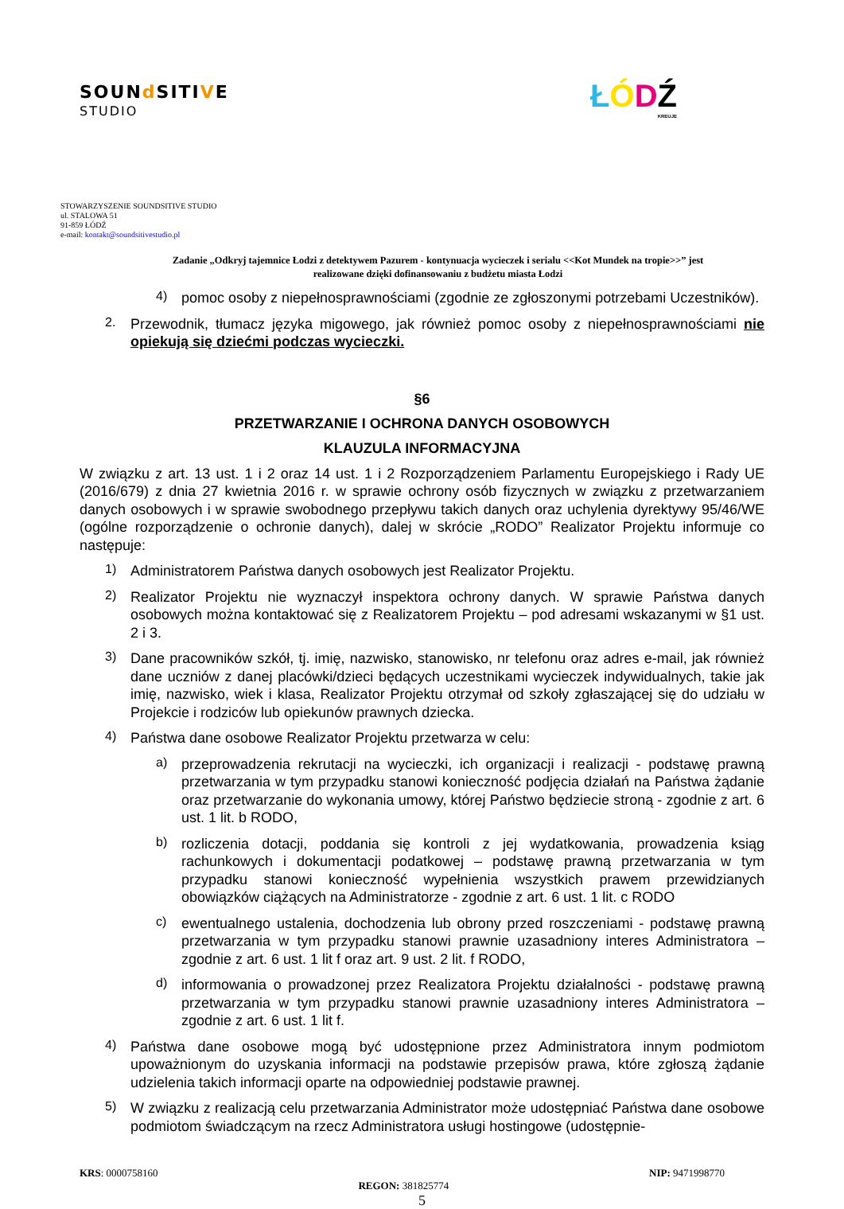SOUNd SITIVE
STUDIO
ŁÓDŹ
KREUJE
STOWARZYSZENIE SOUNDSITIVE STUDIO
ul. STALOWA 51
91-859 ŁÓDŹ
e-mail: kontakt@soundsitivestudio.pl
Zadanie „Odkryj tajemnice Łodzi z detektywem Pazurem - kontynuacja wycieczek i serialu <<Kot Mundek na tropie>>” jest
realizowane dzięki dofinansowaniu z budżetu miasta Łodzi
4)
pomoc osoby z niepełnosprawnościami (zgodnie ze zgłoszonymi potrzebami Uczestników).
2.
Przewodnik, tłumacz języka migowego, jak również pomoc osoby z niepełnosprawnościami nie opiekują się dziećmi podczas wycieczki.
§6
PRZETWARZANIE I OCHRONA DANYCH OSOBOWYCH
KLAUZULA INFORMACYJNA
W związku z art. 13 ust. 1 i 2 oraz 14 ust. 1 i 2 Rozporządzeniem Parlamentu Europejskiego i Rady UE (2016/679) z dnia 27 kwietnia 2016 r. w sprawie ochrony osób fizycznych w związku z przetwarzaniem danych osobowych i w sprawie swobodnego przepływu takich danych oraz uchylenia dyrektywy 95/46/WE (ogólne rozporządzenie o ochronie danych), dalej w skrócie „RODO” Realizator Projektu informuje co następuje:
1)
Administratorem Państwa danych osobowych jest Realizator Projektu.
2)
Realizator Projektu nie wyznaczył inspektora ochrony danych. W sprawie Państwa danych osobowych można kontaktować się z Realizatorem Projektu – pod adresami wskazanymi w §1 ust. 2 i 3.
3)
Dane pracowników szkół, tj. imię, nazwisko, stanowisko, nr telefonu oraz adres e-mail, jak również dane uczniów z danej placówki/dzieci będących uczestnikami wycieczek indywidualnych, takie jak imię, nazwisko, wiek i klasa, Realizator Projektu otrzymał od szkoły zgłaszającej się do udziału w Projekcie i rodziców lub opiekunów prawnych dziecka.
4)
Państwa dane osobowe Realizator Projektu przetwarza w celu:
a)
przeprowadzenia rekrutacji na wycieczki, ich organizacji i realizacji - podstawę prawną przetwarzania w tym przypadku stanowi konieczność podjęcia działań na Państwa żądanie oraz przetwarzanie do wykonania umowy, której Państwo będziecie stroną - zgodnie z art. 6 ust. 1 lit. b RODO,
b)
rozliczenia dotacji, poddania się kontroli z jej wydatkowania, prowadzenia ksiąg rachunkowych i dokumentacji podatkowej – podstawę prawną przetwarzania w tym przypadku stanowi konieczność wypełnienia wszystkich prawem przewidzianych obowiązków ciążących na Administratorze - zgodnie z art. 6 ust. 1 lit. c RODO
c)
ewentualnego ustalenia, dochodzenia lub obrony przed roszczeniami - podstawę prawną przetwarzania w tym przypadku stanowi prawnie uzasadniony interes Administratora – zgodnie z art. 6 ust. 1 lit f oraz art. 9 ust. 2 lit. f RODO,
d)
informowania o prowadzonej przez Realizatora Projektu działalności - podstawę prawną przetwarzania w tym przypadku stanowi prawnie uzasadniony interes Administratora – zgodnie z art. 6 ust. 1 lit f.
4)
Państwa dane osobowe mogą być udostępnione przez Administratora innym podmiotom upoważnionym do uzyskania informacji na podstawie przepisów prawa, które zgłoszą żądanie udzielenia takich informacji oparte na odpowiedniej podstawie prawnej.
5)
W związku z realizacją celu przetwarzania Administrator może udostępniać Państwa dane osobowe podmiotom świadczącym na rzecz Administratora usługi hostingowe (udostępnie-
KRS: 0000758160 REGON: 381825774 NIP: 9471998770
5